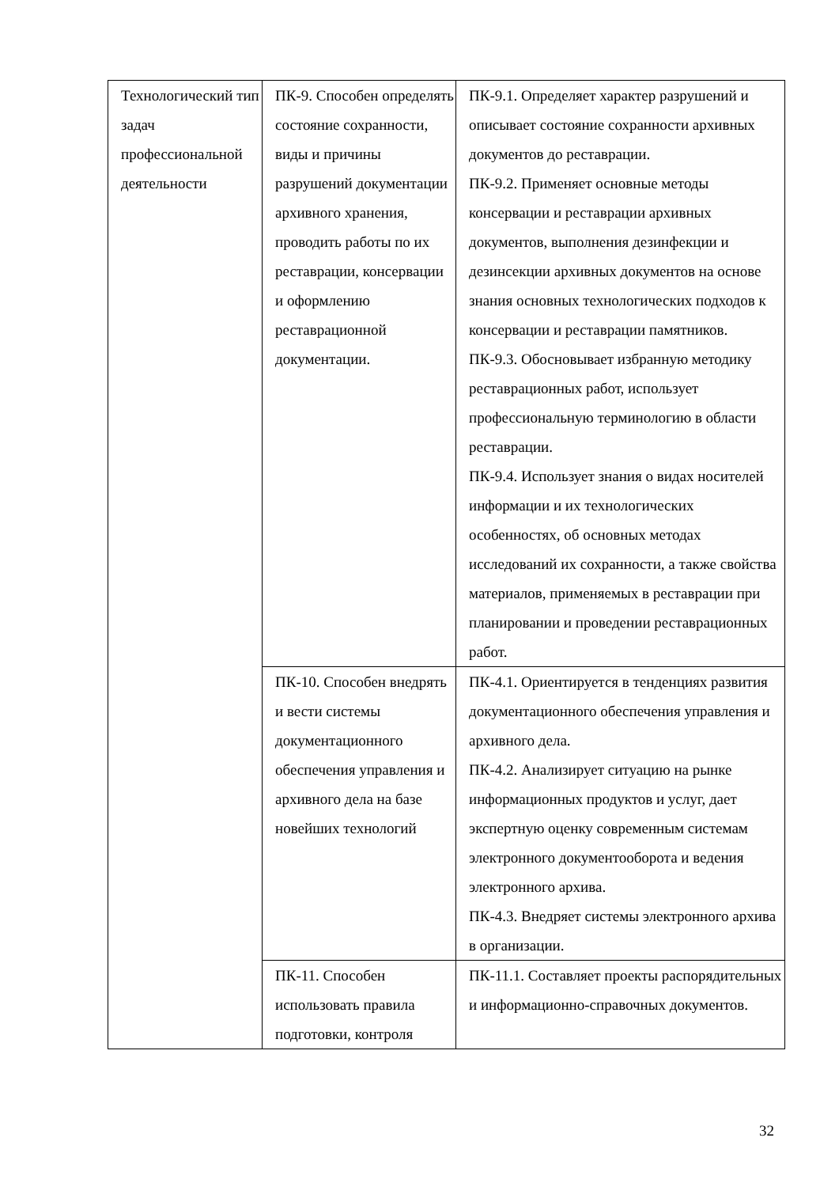| Технологический тип задач профессиональной деятельности | ПК-9. Способен определять состояние сохранности, виды и причины разрушений документации архивного хранения, проводить работы по их реставрации, консервации и оформлению реставрационной документации. | ПК-9.1. Определяет характер разрушений и описывает состояние сохранности архивных документов до реставрации. ПК-9.2. Применяет основные методы консервации и реставрации архивных документов, выполнения дезинфекции и дезинсекции архивных документов на основе знания основных технологических подходов к консервации и реставрации памятников. ПК-9.3. Обосновывает избранную методику реставрационных работ, использует профессиональную терминологию в области реставрации. ПК-9.4. Использует знания о видах носителей информации и их технологических особенностях, об основных методах исследований их сохранности, а также свойства материалов, применяемых в реставрации при планировании и проведении реставрационных работ. |
| | ПК-10. Способен внедрять и вести системы документационного обеспечения управления и архивного дела на базе новейших технологий | ПК-4.1. Ориентируется в тенденциях развития документационного обеспечения управления и архивного дела. ПК-4.2. Анализирует ситуацию на рынке информационных продуктов и услуг, дает экспертную оценку современным системам электронного документооборота и ведения электронного архива. ПК-4.3. Внедряет системы электронного архива в организации. |
| | ПК-11. Способен использовать правила подготовки, контроля | ПК-11.1. Составляет проекты распорядительных и информационно-справочных документов. |
32